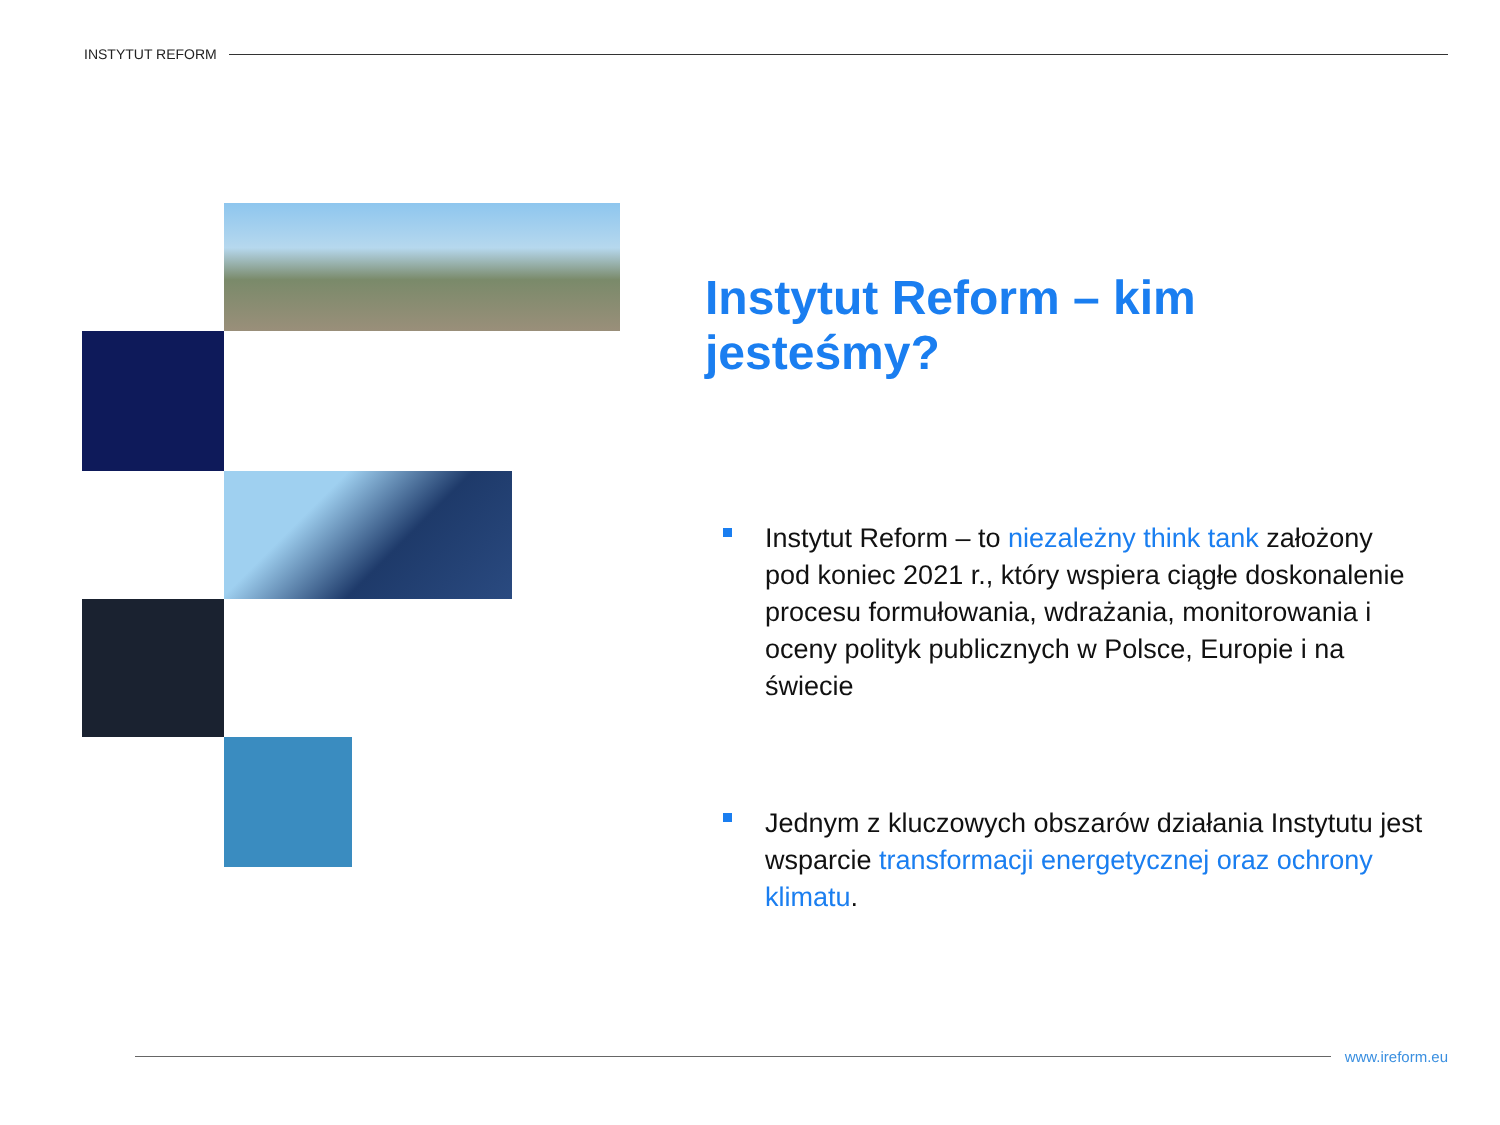INSTYTUT REFORM
Instytut Reform – kim jesteśmy?
Instytut Reform – to niezależny think tank założony pod koniec 2021 r., który wspiera ciągłe doskonalenie procesu formułowania, wdrażania, monitorowania i oceny polityk publicznych w Polsce, Europie i na świecie
Jednym z kluczowych obszarów działania Instytutu jest wsparcie transformacji energetycznej oraz ochrony klimatu.
www.ireform.eu